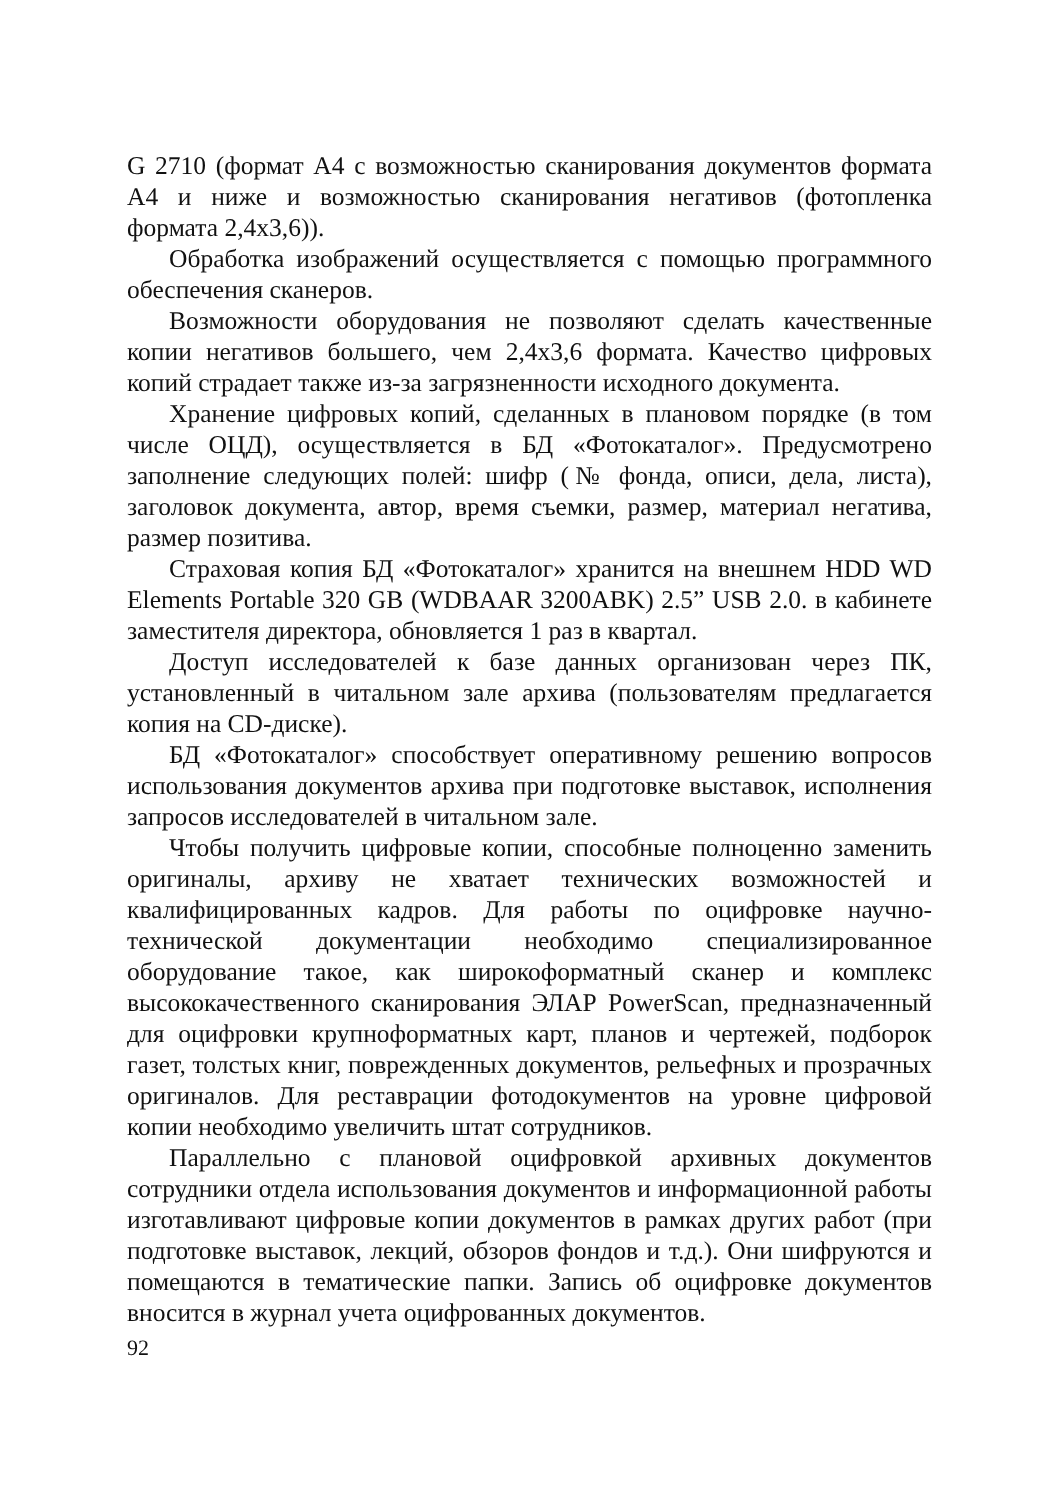G 2710 (формат А4 с возможностью сканирования документов формата А4 и ниже и возможностью сканирования негативов (фотопленка формата 2,4х3,6)).
Обработка изображений осуществляется с помощью программного обеспечения сканеров.
Возможности оборудования не позволяют сделать качественные копии негативов большего, чем 2,4х3,6 формата. Качество цифровых копий страдает также из-за загрязненности исходного документа.
Хранение цифровых копий, сделанных в плановом порядке (в том числе ОЦД), осуществляется в БД «Фотокаталог». Предусмотрено заполнение следующих полей: шифр (№ фонда, описи, дела, листа), заголовок документа, автор, время съемки, размер, материал негатива, размер позитива.
Страховая копия БД «Фотокаталог» хранится на внешнем HDD WD Elements Portable 320 GB (WDBAAR 3200ABK) 2.5” USB 2.0. в кабинете заместителя директора, обновляется 1 раз в квартал.
Доступ исследователей к базе данных организован через ПК, установленный в читальном зале архива (пользователям предлагается копия на CD-диске).
БД «Фотокаталог» способствует оперативному решению вопросов использования документов архива при подготовке выставок, исполнения запросов исследователей в читальном зале.
Чтобы получить цифровые копии, способные полноценно заменить оригиналы, архиву не хватает технических возможностей и квалифицированных кадров. Для работы по оцифровке научно-технической документации необходимо специализированное оборудование такое, как широкоформатный сканер и комплекс высококачественного сканирования ЭЛАР PowerScan, предназначенный для оцифровки крупноформатных карт, планов и чертежей, подборок газет, толстых книг, поврежденных документов, рельефных и прозрачных оригиналов. Для реставрации фотодокументов на уровне цифровой копии необходимо увеличить штат сотрудников.
Параллельно с плановой оцифровкой архивных документов сотрудники отдела использования документов и информационной работы изготавливают цифровые копии документов в рамках других работ (при подготовке выставок, лекций, обзоров фондов и т.д.). Они шифруются и помещаются в тематические папки. Запись об оцифровке документов вносится в журнал учета оцифрованных документов.
92